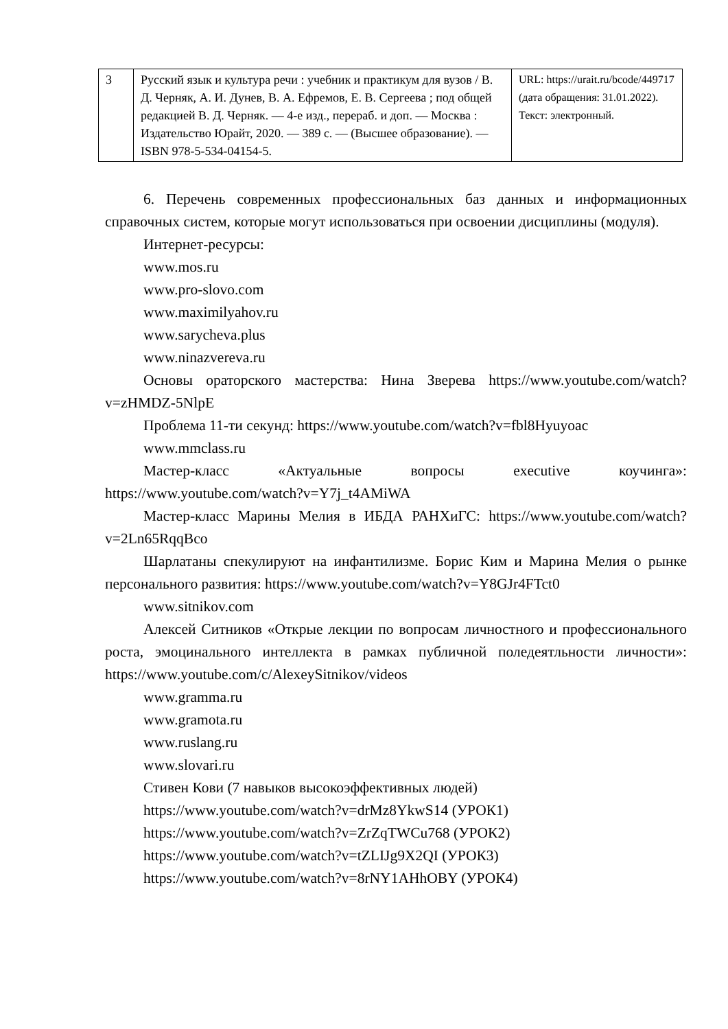| 3 | Русский язык и культура речи : учебник и практикум для вузов / В. Д. Черняк, А. И. Дунев, В. А. Ефремов, Е. В. Сергеева ; под общей редакцией В. Д. Черняк. — 4-е изд., перераб. и доп. — Москва : Издательство Юрайт, 2020. — 389 с. — (Высшее образование). — ISBN 978-5-534-04154-5. | URL: https://urait.ru/bcode/449717 (дата обращения: 31.01.2022). Текст: электронный. |
6. Перечень современных профессиональных баз данных и информационных справочных систем, которые могут использоваться при освоении дисциплины (модуля).
Интернет-ресурсы:
www.mos.ru
www.pro-slovo.com
www.maximilyahov.ru
www.sarycheva.plus
www.ninazvereva.ru
Основы ораторского мастерства: Нина Зверева https://www.youtube.com/watch?v=zHMDZ-5NlpE
Проблема 11-ти секунд: https://www.youtube.com/watch?v=fbl8Hyuyoac
www.mmclass.ru
Мастер-класс «Актуальные вопросы executive коучинга»: https://www.youtube.com/watch?v=Y7j_t4AMiWA
Мастер-класс Марины Мелия в ИБДА РАНХиГС: https://www.youtube.com/watch?v=2Ln65RqqBco
Шарлатаны спекулируют на инфантилизме. Борис Ким и Марина Мелия о рынке персонального развития: https://www.youtube.com/watch?v=Y8GJr4FTct0
www.sitnikov.com
Алексей Ситников «Открые лекции по вопросам личностного и профессионального роста, эмоцинального интеллекта в рамках публичной поледеятльности личности»: https://www.youtube.com/c/AlexeySitnikov/videos
www.gramma.ru
www.gramota.ru
www.ruslang.ru
www.slovari.ru
Стивен Кови (7 навыков высокоэффективных людей)
https://www.youtube.com/watch?v=drMz8YkwS14 (УРОК1)
https://www.youtube.com/watch?v=ZrZqTWCu768 (УРОК2)
https://www.youtube.com/watch?v=tZLIJg9X2QI (УРОК3)
https://www.youtube.com/watch?v=8rNY1AHhOBY (УРОК4)